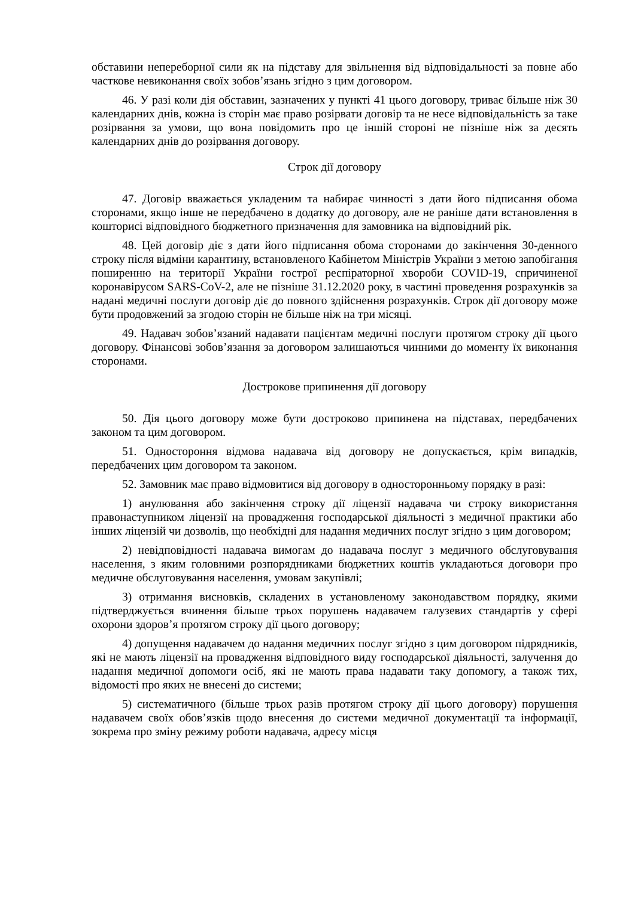обставини непереборної сили як на підставу для звільнення від відповідальності за повне або часткове невиконання своїх зобов’язань згідно з цим договором.
46. У разі коли дія обставин, зазначених у пункті 41 цього договору, триває більше ніж 30 календарних днів, кожна із сторін має право розірвати договір та не несе відповідальність за таке розірвання за умови, що вона повідомить про це іншій стороні не пізніше ніж за десять календарних днів до розірвання договору.
Строк дії договору
47. Договір вважається укладеним та набирає чинності з дати його підписання обома сторонами, якщо інше не передбачено в додатку до договору, але не раніше дати встановлення в кошторисі відповідного бюджетного призначення для замовника на відповідний рік.
48. Цей договір діє з дати його підписання обома сторонами до закінчення 30-денного строку після відміни карантину, встановленого Кабінетом Міністрів України з метою запобігання поширенню на території України гострої респіраторної хвороби COVID-19, спричиненої коронавірусом SARS-CoV-2, але не пізніше 31.12.2020 року, в частині проведення розрахунків за надані медичні послуги договір діє до повного здійснення розрахунків. Строк дії договору може бути продовжений за згодою сторін не більше ніж на три місяці.
49. Надавач зобов’язаний надавати пацієнтам медичні послуги протягом строку дії цього договору. Фінансові зобов’язання за договором залишаються чинними до моменту їх виконання сторонами.
Дострокове припинення дії договору
50. Дія цього договору може бути достроково припинена на підставах, передбачених законом та цим договором.
51. Одностороння відмова надавача від договору не допускається, крім випадків, передбачених цим договором та законом.
52. Замовник має право відмовитися від договору в односторонньому порядку в разі:
1) анулювання або закінчення строку дії ліцензії надавача чи строку використання правонаступником ліцензії на провадження господарської діяльності з медичної практики або інших ліцензій чи дозволів, що необхідні для надання медичних послуг згідно з цим договором;
2) невідповідності надавача вимогам до надавача послуг з медичного обслуговування населення, з яким головними розпорядниками бюджетних коштів укладаються договори про медичне обслуговування населення, умовам закупівлі;
3) отримання висновків, складених в установленому законодавством порядку, якими підтверджується вчинення більше трьох порушень надавачем галузевих стандартів у сфері охорони здоров’я протягом строку дії цього договору;
4) допущення надавачем до надання медичних послуг згідно з цим договором підрядників, які не мають ліцензії на провадження відповідного виду господарської діяльності, залучення до надання медичної допомоги осіб, які не мають права надавати таку допомогу, а також тих, відомості про яких не внесені до системи;
5) систематичного (більше трьох разів протягом строку дії цього договору) порушення надавачем своїх обов’язків щодо внесення до системи медичної документації та інформації, зокрема про зміну режиму роботи надавача, адресу місця